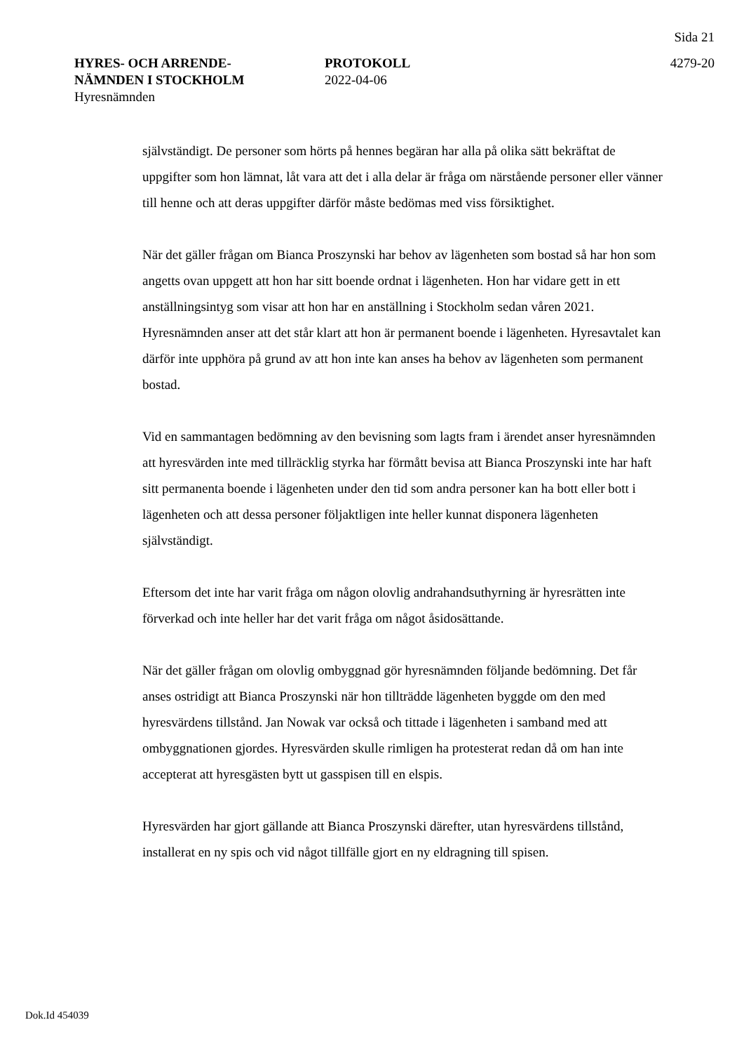Sida 21
HYRES- OCH ARRENDE-
NÄMNDEN I STOCKHOLM
Hyresnämnden
PROTOKOLL
2022-04-06
4279-20
självständigt. De personer som hörts på hennes begäran har alla på olika sätt bekräftat de uppgifter som hon lämnat, låt vara att det i alla delar är fråga om närstående personer eller vänner till henne och att deras uppgifter därför måste bedömas med viss försiktighet.
När det gäller frågan om Bianca Proszynski har behov av lägenheten som bostad så har hon som angetts ovan uppgett att hon har sitt boende ordnat i lägenheten. Hon har vidare gett in ett anställningsintyg som visar att hon har en anställning i Stockholm sedan våren 2021. Hyresnämnden anser att det står klart att hon är permanent boende i lägenheten. Hyresavtalet kan därför inte upphöra på grund av att hon inte kan anses ha behov av lägenheten som permanent bostad.
Vid en sammantagen bedömning av den bevisning som lagts fram i ärendet anser hyresnämnden att hyresvärden inte med tillräcklig styrka har förmått bevisa att Bianca Proszynski inte har haft sitt permanenta boende i lägenheten under den tid som andra personer kan ha bott eller bott i lägenheten och att dessa personer följaktligen inte heller kunnat disponera lägenheten självständigt.
Eftersom det inte har varit fråga om någon olovlig andrahandsuthyrning är hyresrätten inte förverkad och inte heller har det varit fråga om något åsidosättande.
När det gäller frågan om olovlig ombyggnad gör hyresnämnden följande bedömning. Det får anses ostridigt att Bianca Proszynski när hon tillträdde lägenheten byggde om den med hyresvärdens tillstånd. Jan Nowak var också och tittade i lägenheten i samband med att ombyggnationen gjordes. Hyresvärden skulle rimligen ha protesterat redan då om han inte accepterat att hyresgästen bytt ut gasspisen till en elspis.
Hyresvärden har gjort gällande att Bianca Proszynski därefter, utan hyresvärdens tillstånd, installerat en ny spis och vid något tillfälle gjort en ny eldragning till spisen.
Dok.Id 454039